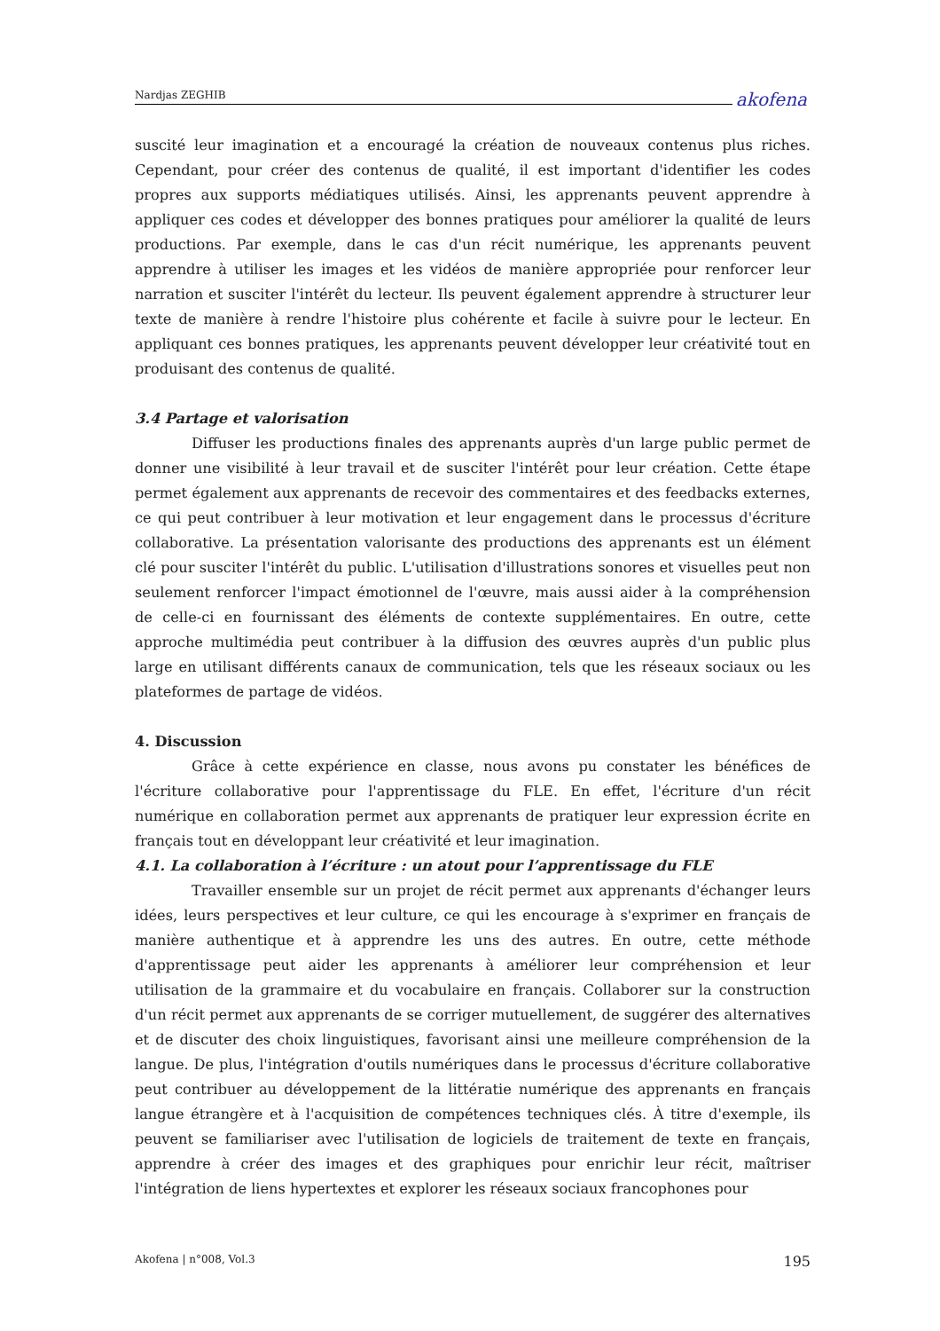Nardjas ZEGHIB akofena
suscité leur imagination et a encouragé la création de nouveaux contenus plus riches. Cependant, pour créer des contenus de qualité, il est important d'identifier les codes propres aux supports médiatiques utilisés. Ainsi, les apprenants peuvent apprendre à appliquer ces codes et développer des bonnes pratiques pour améliorer la qualité de leurs productions. Par exemple, dans le cas d'un récit numérique, les apprenants peuvent apprendre à utiliser les images et les vidéos de manière appropriée pour renforcer leur narration et susciter l'intérêt du lecteur. Ils peuvent également apprendre à structurer leur texte de manière à rendre l'histoire plus cohérente et facile à suivre pour le lecteur. En appliquant ces bonnes pratiques, les apprenants peuvent développer leur créativité tout en produisant des contenus de qualité.
3.4 Partage et valorisation
Diffuser les productions finales des apprenants auprès d'un large public permet de donner une visibilité à leur travail et de susciter l'intérêt pour leur création. Cette étape permet également aux apprenants de recevoir des commentaires et des feedbacks externes, ce qui peut contribuer à leur motivation et leur engagement dans le processus d'écriture collaborative. La présentation valorisante des productions des apprenants est un élément clé pour susciter l'intérêt du public. L'utilisation d'illustrations sonores et visuelles peut non seulement renforcer l'impact émotionnel de l'œuvre, mais aussi aider à la compréhension de celle-ci en fournissant des éléments de contexte supplémentaires. En outre, cette approche multimédia peut contribuer à la diffusion des œuvres auprès d'un public plus large en utilisant différents canaux de communication, tels que les réseaux sociaux ou les plateformes de partage de vidéos.
4. Discussion
Grâce à cette expérience en classe, nous avons pu constater les bénéfices de l'écriture collaborative pour l'apprentissage du FLE. En effet, l'écriture d'un récit numérique en collaboration permet aux apprenants de pratiquer leur expression écrite en français tout en développant leur créativité et leur imagination.
4.1. La collaboration à l’écriture : un atout pour l’apprentissage du FLE
Travailler ensemble sur un projet de récit permet aux apprenants d'échanger leurs idées, leurs perspectives et leur culture, ce qui les encourage à s'exprimer en français de manière authentique et à apprendre les uns des autres. En outre, cette méthode d'apprentissage peut aider les apprenants à améliorer leur compréhension et leur utilisation de la grammaire et du vocabulaire en français. Collaborer sur la construction d'un récit permet aux apprenants de se corriger mutuellement, de suggérer des alternatives et de discuter des choix linguistiques, favorisant ainsi une meilleure compréhension de la langue. De plus, l'intégration d'outils numériques dans le processus d'écriture collaborative peut contribuer au développement de la littératie numérique des apprenants en français langue étrangère et à l'acquisition de compétences techniques clés. À titre d'exemple, ils peuvent se familiariser avec l'utilisation de logiciels de traitement de texte en français, apprendre à créer des images et des graphiques pour enrichir leur récit, maîtriser l'intégration de liens hypertextes et explorer les réseaux sociaux francophones pour
Akofena | n°008, Vol.3 195